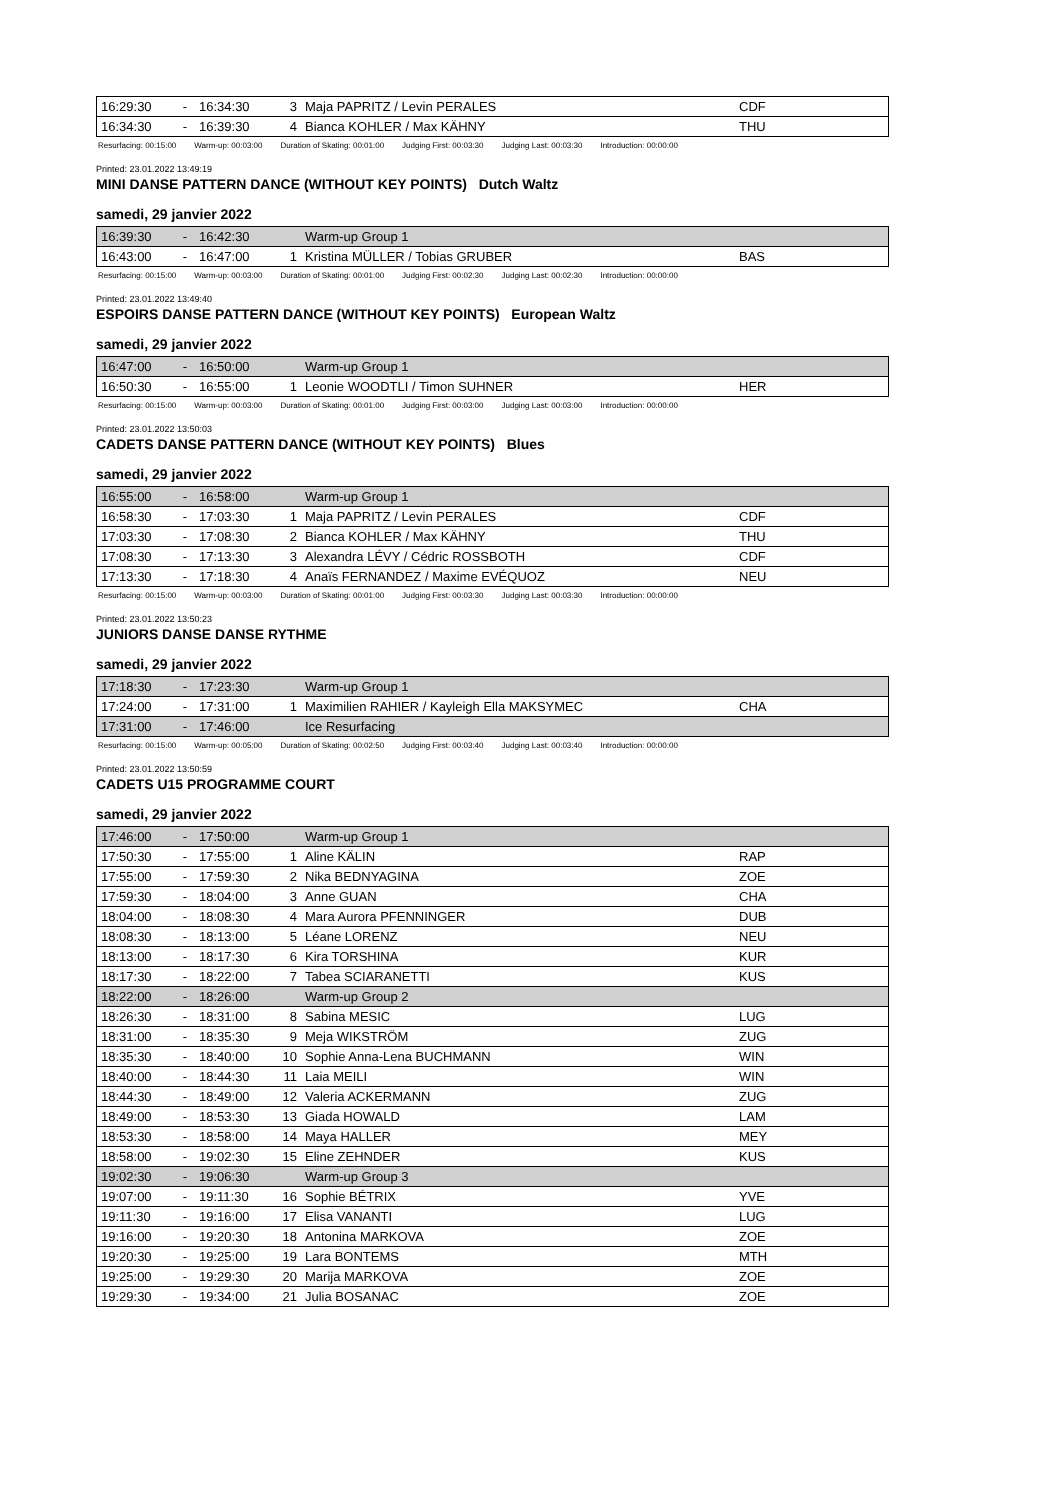| 16:29:30 | - | 16:34:30 | 3 | Maja PAPRITZ / Levin PERALES | CDF |
| 16:34:30 | - | 16:39:30 | 4 | Bianca KOHLER / Max KÄHNY | THU |
Resurfacing: 00:15:00 Warm-up: 00:03:00 Duration of Skating: 00:01:00 Judging First: 00:03:30 Judging Last: 00:03:30 Introduction: 00:00:00
Printed: 23.01.2022 13:49:19
MINI DANSE PATTERN DANCE (WITHOUT KEY POINTS) Dutch Waltz
samedi, 29 janvier 2022
| 16:39:30 | - | 16:42:30 | | Warm-up Group 1 | |
| 16:43:00 | - | 16:47:00 | 1 | Kristina MÜLLER / Tobias GRUBER | BAS |
Resurfacing: 00:15:00 Warm-up: 00:03:00 Duration of Skating: 00:01:00 Judging First: 00:02:30 Judging Last: 00:02:30 Introduction: 00:00:00
Printed: 23.01.2022 13:49:40
ESPOIRS DANSE PATTERN DANCE (WITHOUT KEY POINTS) European Waltz
samedi, 29 janvier 2022
| 16:47:00 | - | 16:50:00 | | Warm-up Group 1 | |
| 16:50:30 | - | 16:55:00 | 1 | Leonie WOODTLI / Timon SUHNER | HER |
Resurfacing: 00:15:00 Warm-up: 00:03:00 Duration of Skating: 00:01:00 Judging First: 00:03:00 Judging Last: 00:03:00 Introduction: 00:00:00
Printed: 23.01.2022 13:50:03
CADETS DANSE PATTERN DANCE (WITHOUT KEY POINTS) Blues
samedi, 29 janvier 2022
| 16:55:00 | - | 16:58:00 | | Warm-up Group 1 | |
| 16:58:30 | - | 17:03:30 | 1 | Maja PAPRITZ / Levin PERALES | CDF |
| 17:03:30 | - | 17:08:30 | 2 | Bianca KOHLER / Max KÄHNY | THU |
| 17:08:30 | - | 17:13:30 | 3 | Alexandra LÉVY / Cédric ROSSBOTH | CDF |
| 17:13:30 | - | 17:18:30 | 4 | Anaïs FERNANDEZ / Maxime EVÉQUOZ | NEU |
Resurfacing: 00:15:00 Warm-up: 00:03:00 Duration of Skating: 00:01:00 Judging First: 00:03:30 Judging Last: 00:03:30 Introduction: 00:00:00
Printed: 23.01.2022 13:50:23
JUNIORS DANSE DANSE RYTHME
samedi, 29 janvier 2022
| 17:18:30 | - | 17:23:30 | | Warm-up Group 1 | |
| 17:24:00 | - | 17:31:00 | 1 | Maximilien RAHIER / Kayleigh Ella MAKSYMEC | CHA |
| 17:31:00 | - | 17:46:00 | | Ice Resurfacing | |
Resurfacing: 00:15:00 Warm-up: 00:05:00 Duration of Skating: 00:02:50 Judging First: 00:03:40 Judging Last: 00:03:40 Introduction: 00:00:00
Printed: 23.01.2022 13:50:59
CADETS U15 PROGRAMME COURT
samedi, 29 janvier 2022
| 17:46:00 | - | 17:50:00 | | Warm-up Group 1 | |
| 17:50:30 | - | 17:55:00 | 1 | Aline KÄLIN | RAP |
| 17:55:00 | - | 17:59:30 | 2 | Nika BEDNYAGINA | ZOE |
| 17:59:30 | - | 18:04:00 | 3 | Anne GUAN | CHA |
| 18:04:00 | - | 18:08:30 | 4 | Mara Aurora PFENNINGER | DUB |
| 18:08:30 | - | 18:13:00 | 5 | Léane LORENZ | NEU |
| 18:13:00 | - | 18:17:30 | 6 | Kira TORSHINA | KUR |
| 18:17:30 | - | 18:22:00 | 7 | Tabea SCIARANETTI | KUS |
| 18:22:00 | - | 18:26:00 | | Warm-up Group 2 | |
| 18:26:30 | - | 18:31:00 | 8 | Sabina MESIC | LUG |
| 18:31:00 | - | 18:35:30 | 9 | Meja WIKSTRÖM | ZUG |
| 18:35:30 | - | 18:40:00 | 10 | Sophie Anna-Lena BUCHMANN | WIN |
| 18:40:00 | - | 18:44:30 | 11 | Laia MEILI | WIN |
| 18:44:30 | - | 18:49:00 | 12 | Valeria ACKERMANN | ZUG |
| 18:49:00 | - | 18:53:30 | 13 | Giada HOWALD | LAM |
| 18:53:30 | - | 18:58:00 | 14 | Maya HALLER | MEY |
| 18:58:00 | - | 19:02:30 | 15 | Eline ZEHNDER | KUS |
| 19:02:30 | - | 19:06:30 | | Warm-up Group 3 | |
| 19:07:00 | - | 19:11:30 | 16 | Sophie BÉTRIX | YVE |
| 19:11:30 | - | 19:16:00 | 17 | Elisa VANANTI | LUG |
| 19:16:00 | - | 19:20:30 | 18 | Antonina MARKOVA | ZOE |
| 19:20:30 | - | 19:25:00 | 19 | Lara BONTEMS | MTH |
| 19:25:00 | - | 19:29:30 | 20 | Marija MARKOVA | ZOE |
| 19:29:30 | - | 19:34:00 | 21 | Julia BOSANAC | ZOE |